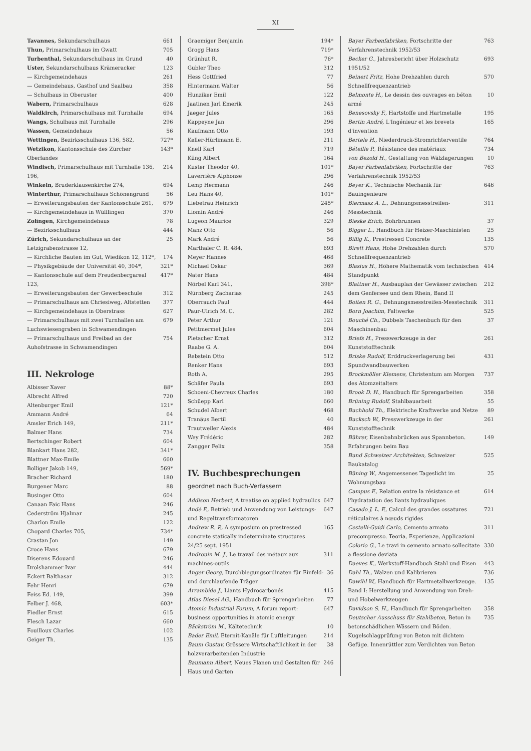XI
Tavannes, Sekundarschulhaus 661
Thun, Primarschulhaus im Gwatt 705
Turbenthal, Sekundarschulhaus im Grund 40
Uster, Sekundarschulhaus Krämeracker 123
— Kirchgemeindehaus 261
— Gemeindehaus, Gasthof und Saalbau 358
— Schulhaus in Oberuster 400
Wabern, Primarschulhaus 628
Waldkirch, Primarschulhaus mit Turnhalle 694
Wangs, Schulhaus mit Turnhalle 296
Wassen, Gemeindehaus 56
Wettingen, Bezirksschulhaus 136, 582, 727*
Wetzikon, Kantonsschule des Zürcher Oberlandes 143*
Windisch, Primarschulhaus mit Turnhalle 136, 196, 214
Winkeln, Bruderklausenkirche 274, 694
Winterthur, Primarschulhaus Schönengrund 56
— Erweiterungsbauten der Kantonsschule 261, 679
— Kirchgemeindehaus in Wülflingen 370
Zofingen, Kirchgemeindehaus 78
— Bezirksschulhaus 444
Zürich, Sekundarschulhaus an der Letzigrabenstrasse 12, 25
— Kirchliche Bauten im Gut, Wiedikon 12, 112*, 174
— Physikgebäude der Universität 40, 304*, 321*
— Kantonsschule auf dem Freudenbergareal 123, 417*
— Erweiterungsbauten der Gewerbeschule 312
— Primarschulhaus am Chriesiweg, Altstetten 377
— Kirchgemeindehaus in Oberstrass 627
— Primarschulhaus mit zwei Turnhallen am Luchswiesengraben in Schwamendingen 679
— Primarschulhaus und Freibad an der Auhofstrasse in Schwamendingen 754
III. Nekrologe
Albisser Xaver 88*
Albrecht Alfred 720
Altenburger Emil 121*
Ammann André 64
Amsler Erich 149, 211*
Balmer Hans 734
Bertschinger Robert 604
Blankart Hans 282, 341*
Blattner Max-Emile 660
Bolliger Jakob 149, 569*
Bracher Richard 180
Burgener Marc 88
Businger Otto 604
Canaan Faic Hans 246
Cederström Hjalmar 245
Charlon Emile 122
Chopard Charles 705, 734*
Crastan Jon 149
Croce Hans 679
Diserens Edouard 246
Drolshammer Ivar 444
Eckert Balthasar 312
Fehr Henri 679
Feiss Ed. 149, 399
Felber J. 468, 603*
Fiedler Ernst 615
Flesch Lazar 660
Fouilloux Charles 102
Geiger Th. 135
Graemiger Benjamin 194*
Grogg Hans 719*
Grünhut R. 76*
Gubler Theo 312
Hess Gottfried 77
Hintermann Walter 56
Hunziker Emil 122
Jaatinen Jarl Emerik 245
Jaeger Jules 165
Kappeyne Jan 296
Kaufmann Otto 193
Keller-Hürlimann E. 211
Knell Karl 719
Küng Albert 164
Kuster Theodor 40, 101*
Laverrière Alphonse 296
Lemp Hermann 246
Leu Hans 40, 101*
Liebetrau Heinrich 245*
Liomin André 246
Lugeon Maurice 329
Manz Otto 56
Mark André 56
Marthaler C. R. 484, 693
Meyer Hannes 468
Michael Oskar 369
Nater Hans 484
Nörbel Karl 341, 398*
Nürnberg Zacharias 245
Oberrauch Paul 444
Paur-Ulrich M. C. 282
Peter Arthur 121
Petitmermet Jules 604
Pletscher Ernst 312
Raabe G. A. 604
Rebstein Otto 512
Renker Hans 693
Roth A. 295
Schäfer Paula 693
Schoeni-Chevreux Charles 180
Schüepp Karl 660
Schudel Albert 468
Tranäus Bertil 40
Trautweiler Alexis 484
Wey Frédéric 282
Zangger Felix 358
IV. Buchbesprechungen
geordnet nach Buch-Verfassern
Addison Herbert, A treatise on applied hydraulics 647
Andé F., Betrieb und Anwendung von Leistungs- und Regeltransformatoren 647
Andrew R. P., A symposium on prestressed concrete statically indeterminate structures 24/25 sept. 1951 165
Androuin M. J., Le travail des métaux aux machines-outils 311
Anger Georg, Durchbiegungsordinaten für Einfeld- und durchlaufende Träger 36
Arrambide J., Liants Hydrocarbonés 415
Atlas Diesel AG., Handbuch für Sprengarbeiten 77
Atomic Industrial Forum, A forum report: business opportunities in atomic energy 647
Bäckström M., Kältetechnik 10
Bader Emil, Eternit-Kanäle für Luftleitungen 214
Baum Gustav, Grössere Wirtschaftlichkeit in der holzverarbeitenden Industrie 38
Baumann Albert, Neues Planen und Gestalten für Haus und Garten 246
Bayer Farbenfabriken, Fortschritte der Verfahrenstechnik 1952/53 763
Becker G., Jahresbericht über Holzschutz 1951/52 693
Beinert Fritz, Hohe Drehzahlen durch Schnellfrequenzantrieb 570
Belmonte H., Le dessin des ouvrages en béton armé 10
Benesovsky F., Hartstoffe und Hartmetalle 195
Bertin André, L'Ingénieur et les brevets d'invention 165
Bertele H., Niederdruck-Stromrichterventile 764
Béteille P., Résistance des matériaux 734
von Bezold H., Gestaltung von Wälzlagerungen 10
Bayer Farbenfabriken, Fortschritte der Verfahrenstechnik 1952/53 763
Beyer K., Technische Mechanik für Bauingenieure 646
Biermasz A. L., Dehnungsmesstreifen-Messtechnik 311
Bieske Erich, Bohrbrunnen 37
Bigger L., Handbuch für Heizer-Maschinisten 25
Billig K., Prestressed Concrete 135
Birett Hans, Hohe Drehzahlen durch Schnellfrequenzantrieb 570
Blasius H., Höhere Mathematik vom technischen Standpunkt 414
Blattner H., Ausbauplan der Gewässer zwischen dem Genfersee und dem Rhein, Band II 212
Boiten R. G., Dehnungsmesstreifen-Messtechnik 311
Born Joachim, Faltwerke 525
Bouché Ch., Dubbels Taschenbuch für den Maschinenbau 37
Briefs H., Presswerkzeuge in der Kunststofftechnik 261
Briske Rudolf, Erddruckverlagerung bei Spundwandbauwerken 431
Brockmöller Klemens, Christentum am Morgen des Atomzeitalters 737
Brook D. H., Handbuch für Sprengarbeiten 358
Brüning Rudolf, Stahlbauarbeit 55
Buchhold Th., Elektrische Kraftwerke und Netze 89
Bucksch W., Presswerkzeuge in der Kunststofftechnik 261
Bührer, Eisenbahnbrücken aus Spannbeton. Erfahrungen beim Bau 149
Bund Schweizer Architekten, Schweizer Baukatalog 525
Büning W., Angemessenes Tageslicht im Wohnungsbau 25
Campus F., Relation entre la résistance et l'hydratation des liants hydrauliques 614
Casado J. L. F., Calcul des grandes ossatures réticulaires à nœuds rigides 721
Cestelli-Guidi Carlo, Cemento armato precompresso. Teoria, Esperienze, Applicazioni 311
Colorio G., Le travi in cemento armato sollecitate a flessione deviata 330
Daeves K., Werkstoff-Handbuch Stahl und Eisen 443
Dahl Th., Walzen und Kalibrieren 736
Dawihl W., Handbuch für Hartmetallwerkzeuge. Band I: Herstellung und Anwendung von Dreh- und Hobelwerkzeugen 135
Davidson S. H., Handbuch für Sprengarbeiten 358
Deutscher Ausschuss für Stahlbeton, Beton in betonschädlichen Wässern und Böden. Kugelschlagprüfung von Beton mit dichtem Gefüge. Innenrüttler zum Verdichten von Beton 735